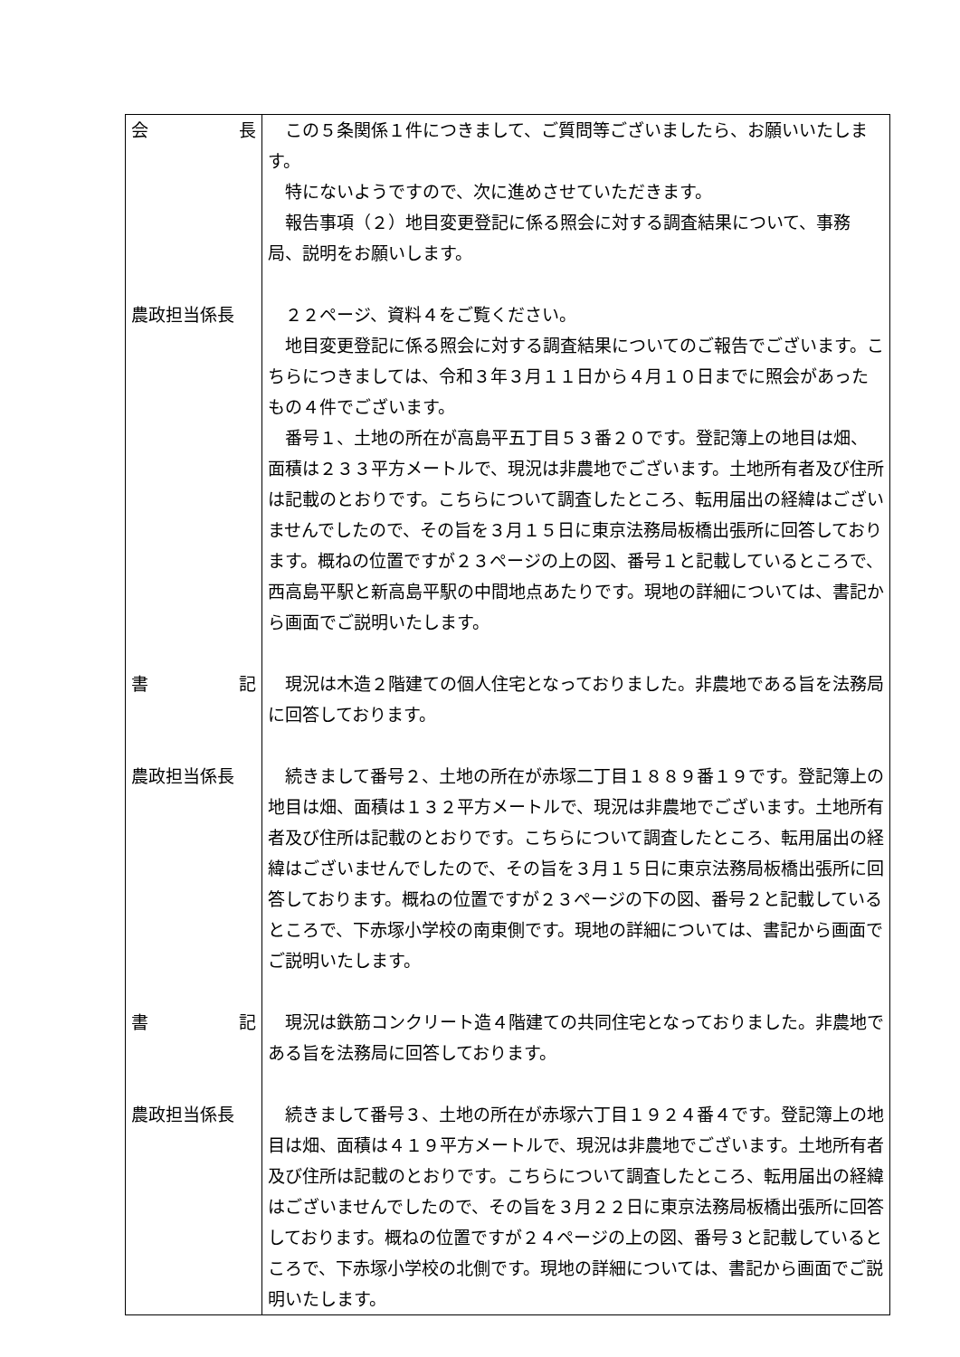| 会 長 | この５条関係１件につきまして、ご質問等ございましたら、お願いいたします。 特にないようですので、次に進めさせていただきます。 報告事項（２）地目変更登記に係る照会に対する調査結果について、事務局、説明をお願いします。 |
| 農政担当係長 | ２２ページ、資料４をご覧ください。 地目変更登記に係る照会に対する調査結果についてのご報告でございます。こちらにつきましては、令和３年３月１１日から４月１０日までに照会があったもの４件でございます。 番号１、土地の所在が高島平五丁目５３番２０です。登記簿上の地目は畑、面積は２３３平方メートルで、現況は非農地でございます。土地所有者及び住所は記載のとおりです。こちらについて調査したところ、転用届出の経緯はございませんでしたので、その旨を３月１５日に東京法務局板橋出張所に回答しております。概ねの位置ですが２３ページの上の図、番号１と記載しているところで、西高島平駅と新高島平駅の中間地点あたりです。現地の詳細については、書記から画面でご説明いたします。 |
| 書 記 | 現況は木造２階建ての個人住宅となっておりました。非農地である旨を法務局に回答しております。 |
| 農政担当係長 | 続きまして番号２、土地の所在が赤塚二丁目１８８９番１９です。登記簿上の地目は畑、面積は１３２平方メートルで、現況は非農地でございます。土地所有者及び住所は記載のとおりです。こちらについて調査したところ、転用届出の経緯はございませんでしたので、その旨を３月１５日に東京法務局板橋出張所に回答しております。概ねの位置ですが２３ページの下の図、番号２と記載しているところで、下赤塚小学校の南東側です。現地の詳細については、書記から画面でご説明いたします。 |
| 書 記 | 現況は鉄筋コンクリート造４階建ての共同住宅となっておりました。非農地である旨を法務局に回答しております。 |
| 農政担当係長 | 続きまして番号３、土地の所在が赤塚六丁目１９２４番４です。登記簿上の地目は畑、面積は４１９平方メートルで、現況は非農地でございます。土地所有者及び住所は記載のとおりです。こちらについて調査したところ、転用届出の経緯はございませんでしたので、その旨を３月２２日に東京法務局板橋出張所に回答しております。概ねの位置ですが２４ページの上の図、番号３と記載しているところで、下赤塚小学校の北側です。現地の詳細については、書記から画面でご説明いたします。 |